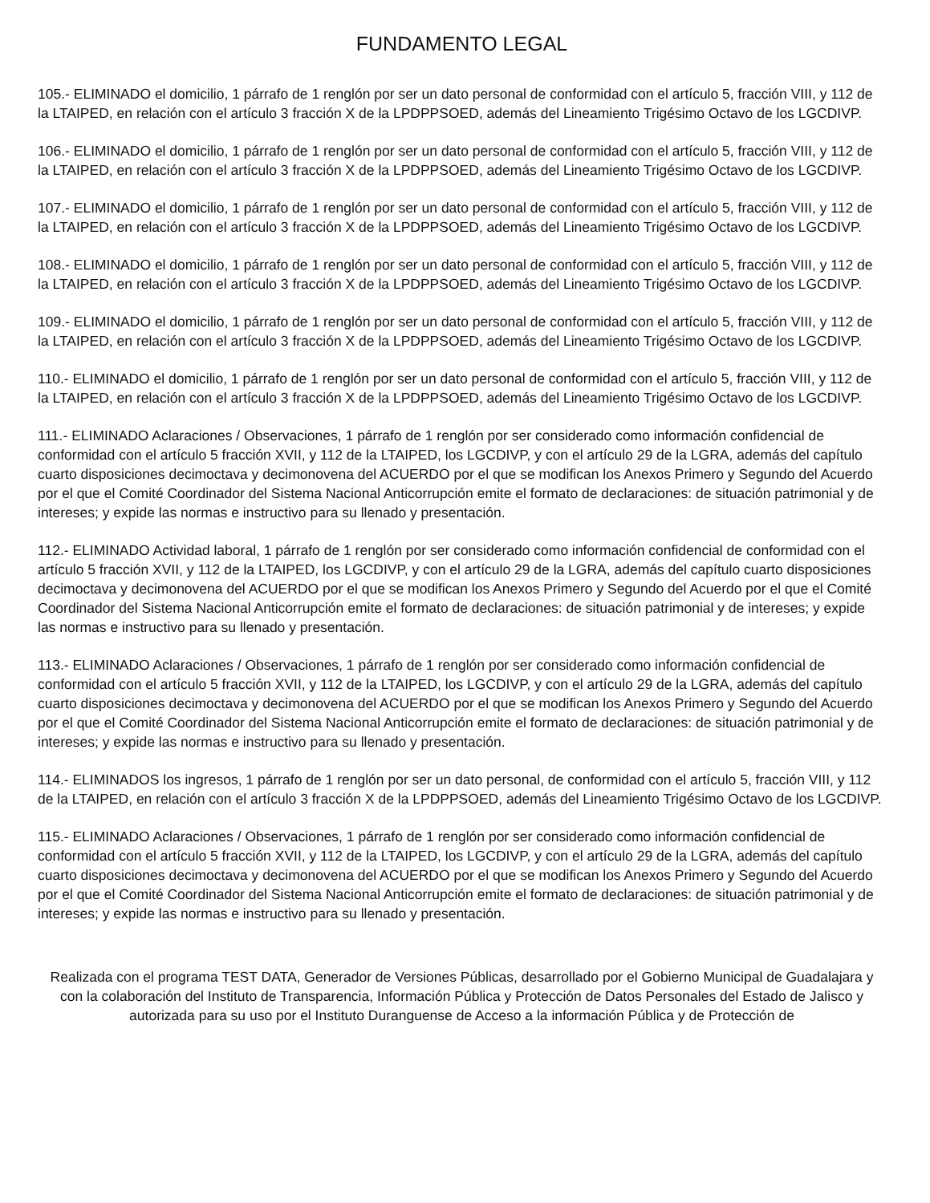FUNDAMENTO LEGAL
105.- ELIMINADO el domicilio, 1 párrafo de 1 renglón por ser un dato personal de conformidad con el artículo 5, fracción VIII, y 112 de la LTAIPED, en relación con el artículo 3 fracción X de la LPDPPSOED, además del Lineamiento Trigésimo Octavo de los LGCDIVP.
106.- ELIMINADO el domicilio, 1 párrafo de 1 renglón por ser un dato personal de conformidad con el artículo 5, fracción VIII, y 112 de la LTAIPED, en relación con el artículo 3 fracción X de la LPDPPSOED, además del Lineamiento Trigésimo Octavo de los LGCDIVP.
107.- ELIMINADO el domicilio, 1 párrafo de 1 renglón por ser un dato personal de conformidad con el artículo 5, fracción VIII, y 112 de la LTAIPED, en relación con el artículo 3 fracción X de la LPDPPSOED, además del Lineamiento Trigésimo Octavo de los LGCDIVP.
108.- ELIMINADO el domicilio, 1 párrafo de 1 renglón por ser un dato personal de conformidad con el artículo 5, fracción VIII, y 112 de la LTAIPED, en relación con el artículo 3 fracción X de la LPDPPSOED, además del Lineamiento Trigésimo Octavo de los LGCDIVP.
109.- ELIMINADO el domicilio, 1 párrafo de 1 renglón por ser un dato personal de conformidad con el artículo 5, fracción VIII, y 112 de la LTAIPED, en relación con el artículo 3 fracción X de la LPDPPSOED, además del Lineamiento Trigésimo Octavo de los LGCDIVP.
110.- ELIMINADO el domicilio, 1 párrafo de 1 renglón por ser un dato personal de conformidad con el artículo 5, fracción VIII, y 112 de la LTAIPED, en relación con el artículo 3 fracción X de la LPDPPSOED, además del Lineamiento Trigésimo Octavo de los LGCDIVP.
111.- ELIMINADO Aclaraciones / Observaciones, 1 párrafo de 1 renglón por ser considerado como información confidencial de conformidad con el artículo 5 fracción XVII, y 112 de la LTAIPED, los LGCDIVP, y con el artículo 29 de la LGRA, además del capítulo cuarto disposiciones decimoctava y decimonovena del ACUERDO por el que se modifican los Anexos Primero y Segundo del Acuerdo por el que el Comité Coordinador del Sistema Nacional Anticorrupción emite el formato de declaraciones: de situación patrimonial y de intereses; y expide las normas e instructivo para su llenado y presentación.
112.- ELIMINADO Actividad laboral, 1 párrafo de 1 renglón por ser considerado como información confidencial de conformidad con el artículo 5 fracción XVII, y 112 de la LTAIPED, los LGCDIVP, y con el artículo 29 de la LGRA, además del capítulo cuarto disposiciones decimoctava y decimonovena del ACUERDO por el que se modifican los Anexos Primero y Segundo del Acuerdo por el que el Comité Coordinador del Sistema Nacional Anticorrupción emite el formato de declaraciones: de situación patrimonial y de intereses; y expide las normas e instructivo para su llenado y presentación.
113.- ELIMINADO Aclaraciones / Observaciones, 1 párrafo de 1 renglón por ser considerado como información confidencial de conformidad con el artículo 5 fracción XVII, y 112 de la LTAIPED, los LGCDIVP, y con el artículo 29 de la LGRA, además del capítulo cuarto disposiciones decimoctava y decimonovena del ACUERDO por el que se modifican los Anexos Primero y Segundo del Acuerdo por el que el Comité Coordinador del Sistema Nacional Anticorrupción emite el formato de declaraciones: de situación patrimonial y de intereses; y expide las normas e instructivo para su llenado y presentación.
114.- ELIMINADOS los ingresos, 1 párrafo de 1 renglón por ser un dato personal, de conformidad con el artículo 5, fracción VIII, y 112 de la LTAIPED, en relación con el artículo 3 fracción X de la LPDPPSOED, además del Lineamiento Trigésimo Octavo de los LGCDIVP.
115.- ELIMINADO Aclaraciones / Observaciones, 1 párrafo de 1 renglón por ser considerado como información confidencial de conformidad con el artículo 5 fracción XVII, y 112 de la LTAIPED, los LGCDIVP, y con el artículo 29 de la LGRA, además del capítulo cuarto disposiciones decimoctava y decimonovena del ACUERDO por el que se modifican los Anexos Primero y Segundo del Acuerdo por el que el Comité Coordinador del Sistema Nacional Anticorrupción emite el formato de declaraciones: de situación patrimonial y de intereses; y expide las normas e instructivo para su llenado y presentación.
Realizada con el programa TEST DATA, Generador de Versiones Públicas, desarrollado por el Gobierno Municipal de Guadalajara y con la colaboración del Instituto de Transparencia, Información Pública y Protección de Datos Personales del Estado de Jalisco y autorizada para su uso por el Instituto Duranguense de Acceso a la información Pública y de Protección de